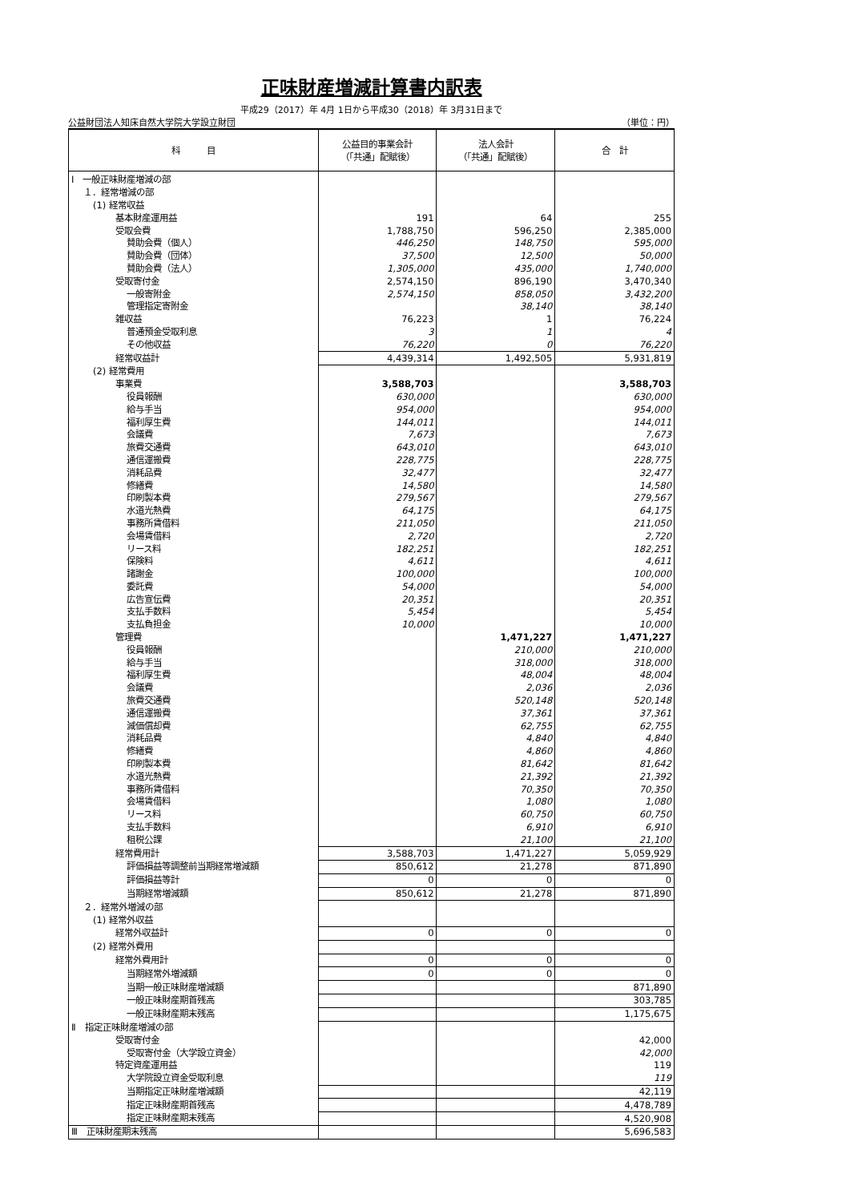正味財産増減計算書内訳表
平成29（2017）年 4月 1日から平成30（2018）年 3月31日まで
公益財団法人知床自然大学院大学設立財団 （単位：円）
| 科 目 | 公益目的事業会計 （「共通」配賦後） | 法人会計 （「共通」配賦後） | 合 計 |
| --- | --- | --- | --- |
| Ⅰ 一般正味財産増減の部 | | | |
| １．経常増減の部 | | | |
| (1) 経常収益 | | | |
| 基本財産運用益 | 191 | 64 | 255 |
| 受取会費 | 1,788,750 | 596,250 | 2,385,000 |
| 賛助会費（個人） | 446,250 | 148,750 | 595,000 |
| 賛助会費（団体） | 37,500 | 12,500 | 50,000 |
| 賛助会費（法人） | 1,305,000 | 435,000 | 1,740,000 |
| 受取寄付金 | 2,574,150 | 896,190 | 3,470,340 |
| 一般寄附金 | 2,574,150 | 858,050 | 3,432,200 |
| 管理指定寄附金 | | 38,140 | 38,140 |
| 雑収益 | 76,223 | 1 | 76,224 |
| 普通預金受取利息 | 3 | 1 | 4 |
| その他収益 | 76,220 | 0 | 76,220 |
| 経常収益計 | 4,439,314 | 1,492,505 | 5,931,819 |
| (2) 経常費用 | | | |
| 事業費 | 3,588,703 | | 3,588,703 |
| 役員報酬 | 630,000 | | 630,000 |
| 給与手当 | 954,000 | | 954,000 |
| 福利厚生費 | 144,011 | | 144,011 |
| 会議費 | 7,673 | | 7,673 |
| 旅費交通費 | 643,010 | | 643,010 |
| 通信運搬費 | 228,775 | | 228,775 |
| 消耗品費 | 32,477 | | 32,477 |
| 修繕費 | 14,580 | | 14,580 |
| 印刷製本費 | 279,567 | | 279,567 |
| 水道光熱費 | 64,175 | | 64,175 |
| 事務所賃借料 | 211,050 | | 211,050 |
| 会場賃借料 | 2,720 | | 2,720 |
| リース料 | 182,251 | | 182,251 |
| 保険料 | 4,611 | | 4,611 |
| 諸謝金 | 100,000 | | 100,000 |
| 委託費 | 54,000 | | 54,000 |
| 広告宣伝費 | 20,351 | | 20,351 |
| 支払手数料 | 5,454 | | 5,454 |
| 支払負担金 | 10,000 | | 10,000 |
| 管理費 | | 1,471,227 | 1,471,227 |
| 役員報酬 | | 210,000 | 210,000 |
| 給与手当 | | 318,000 | 318,000 |
| 福利厚生費 | | 48,004 | 48,004 |
| 会議費 | | 2,036 | 2,036 |
| 旅費交通費 | | 520,148 | 520,148 |
| 通信運搬費 | | 37,361 | 37,361 |
| 減価償却費 | | 62,755 | 62,755 |
| 消耗品費 | | 4,840 | 4,840 |
| 修繕費 | | 4,860 | 4,860 |
| 印刷製本費 | | 81,642 | 81,642 |
| 水道光熱費 | | 21,392 | 21,392 |
| 事務所賃借料 | | 70,350 | 70,350 |
| 会場賃借料 | | 1,080 | 1,080 |
| リース料 | | 60,750 | 60,750 |
| 支払手数料 | | 6,910 | 6,910 |
| 租税公課 | | 21,100 | 21,100 |
| 経常費用計 | 3,588,703 | 1,471,227 | 5,059,929 |
| 評価損益等調整前当期経常増減額 | 850,612 | 21,278 | 871,890 |
| 評価損益等計 | 0 | 0 | 0 |
| 当期経常増減額 | 850,612 | 21,278 | 871,890 |
| ２．経常外増減の部 | | | |
| (1) 経常外収益 | | | |
| 経常外収益計 | 0 | 0 | 0 |
| (2) 経常外費用 | | | |
| 経常外費用計 | 0 | 0 | 0 |
| 当期経常外増減額 | 0 | 0 | 0 |
| 当期一般正味財産増減額 | | | 871,890 |
| 一般正味財産期首残高 | | | 303,785 |
| 一般正味財産期末残高 | | | 1,175,675 |
| Ⅱ 指定正味財産増減の部 | | | |
| 受取寄付金 | | | 42,000 |
| 受取寄付金（大学設立資金） | | | 42,000 |
| 特定資産運用益 | | | 119 |
| 大学院設立資金受取利息 | | | 119 |
| 当期指定正味財産増減額 | | | 42,119 |
| 指定正味財産期首残高 | | | 4,478,789 |
| 指定正味財産期末残高 | | | 4,520,908 |
| Ⅲ 正味財産期末残高 | | | 5,696,583 |